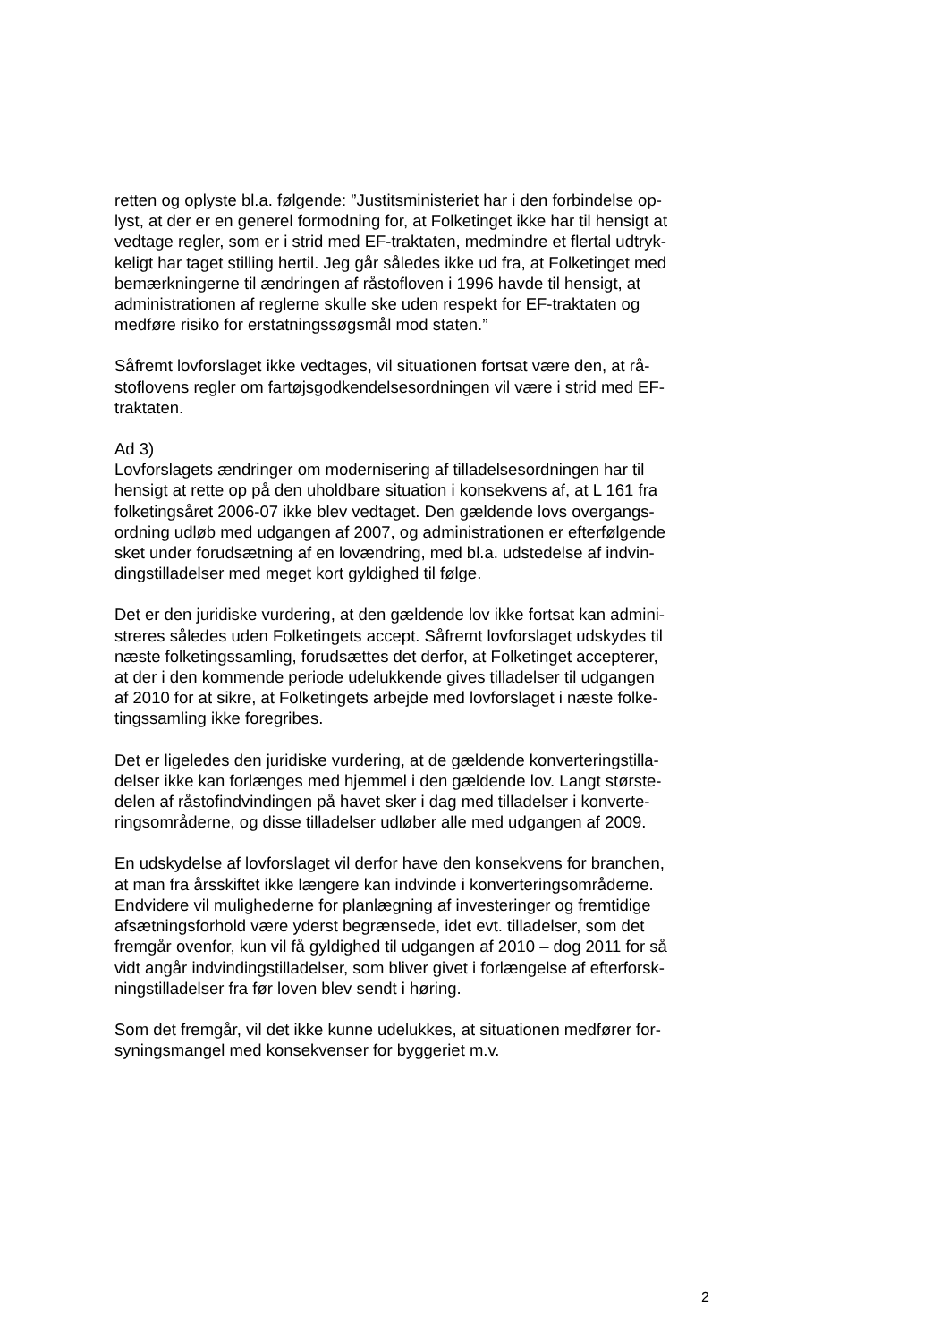retten og oplyste bl.a. følgende: ”Justitsministeriet har i den forbindelse op-
lyst, at der er en generel formodning for, at Folketinget ikke har til hensigt at
vedtage regler, som er i strid med EF-traktaten, medmindre et flertal udtryk-
keligt har taget stilling hertil. Jeg går således ikke ud fra, at Folketinget med
bemærkningerne til ændringen af råstofloven i 1996 havde til hensigt, at
administrationen af reglerne skulle ske uden respekt for EF-traktaten og
medføre risiko for erstatningssøgsmål mod staten.”
Såfremt lovforslaget ikke vedtages, vil situationen fortsat være den, at rå-
stoflovens regler om fartøjsgodkendelsesordningen vil være i strid med EF-
traktaten.
Ad 3)
Lovforslagets ændringer om modernisering af tilladelsesordningen har til
hensigt at rette op på den uholdbare situation i konsekvens af, at L 161 fra
folketingsåret 2006-07 ikke blev vedtaget. Den gældende lovs overgangs-
ordning udløb med udgangen af 2007, og administrationen er efterfølgende
sket under forudsætning af en lovændring, med bl.a. udstedelse af indvin-
dingstilladelser med meget kort gyldighed til følge.
Det er den juridiske vurdering, at den gældende lov ikke fortsat kan admini-
streres således uden Folketingets accept. Såfremt lovforslaget udskydes til
næste folketingssamling, forudsættes det derfor, at Folketinget accepterer,
at der i den kommende periode udelukkende gives tilladelser til udgangen
af 2010 for at sikre, at Folketingets arbejde med lovforslaget i næste folke-
tingssamling ikke foregribes.
Det er ligeledes den juridiske vurdering, at de gældende konverteringstilla-
delser ikke kan forlænges med hjemmel i den gældende lov. Langt største-
delen af råstofindvindingen på havet sker i dag med tilladelser i konverte-
ringsområderne, og disse tilladelser udløber alle med udgangen af 2009.
En udskydelse af lovforslaget vil derfor have den konsekvens for branchen,
at man fra årsskiftet ikke længere kan indvinde i konverteringsområderne.
Endvidere vil mulighederne for planlægning af investeringer og fremtidige
afsætningsforhold være yderst begrænsede, idet evt. tilladelser, som det
fremgår ovenfor, kun vil få gyldighed til udgangen af 2010 – dog 2011 for så
vidt angår indvindingstilladelser, som bliver givet i forlængelse af efterforsk-
ningstilladelser fra før loven blev sendt i høring.
Som det fremgår, vil det ikke kunne udelukkes, at situationen medfører for-
syningsmangel med konsekvenser for byggeriet m.v.
2